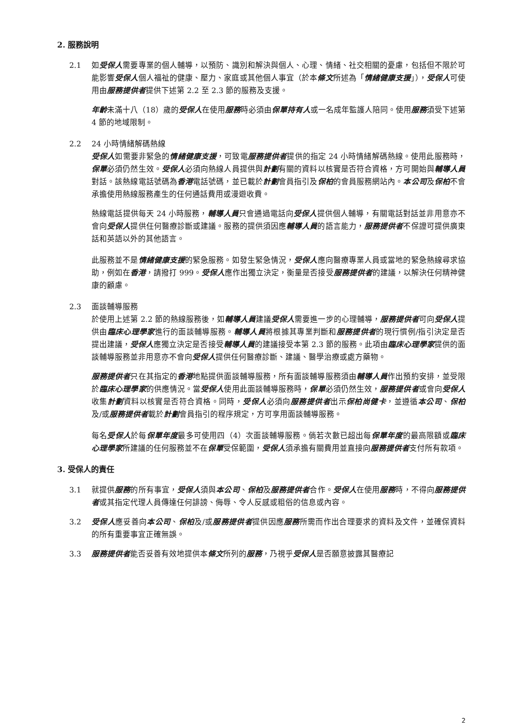2. 服務說明
2.1 如受保人需要專業的個人輔導，以預防、識別和解決與個人、心理、情緒、社交相關的憂慮，包括但不限於可能影響受保人個人福祉的健康、壓力、家庭或其他個人事宜（於本條文所述為「情緒健康支援」），受保人可使用由服務提供者提供下述第 2.2 至 2.3 節的服務及支援。
年齡未滿十八（18）歲的受保人在使用服務時必須由保單持有人或一名成年監護人陪同。使用服務須受下述第 4 節的地域限制。
2.2 24 小時情緒解碼熱線
受保人如需要非緊急的情緒健康支援，可致電服務提供者提供的指定 24 小時情緒解碼熱線。使用此服務時，保單必須仍然生效。受保人必須向熱線人員提供與計劃有關的資料以核實是否符合資格，方可開始與輔導人員對話。該熱線電話號碼為香港電話號碼，並已載於計劃會員指引及保柏的會員服務網站內。本公司及保柏不會承擔使用熱線服務產生的任何通話費用或漫遊收費。
熱線電話提供每天 24 小時服務，輔導人員只會通過電話向受保人提供個人輔導，有關電話對話並非用意亦不會向受保人提供任何醫療診斷或建議。服務的提供須因應輔導人員的語言能力，服務提供者不保證可提供廣東話和英語以外的其他語言。
此服務並不是情緒健康支援的緊急服務。如發生緊急情況，受保人應向醫療專業人員或當地的緊急熱線尋求協助，例如在香港，請撥打 999。受保人應作出獨立決定，衡量是否接受服務提供者的建議，以解決任何精神健康的顧慮。
2.3 面談輔導服務
於使用上述第 2.2 節的熱線服務後，如輔導人員建議受保人需要進一步的心理輔導，服務提供者可向受保人提供由臨床心理學家進行的面談輔導服務。輔導人員將根據其專業判斷和服務提供者的現行慣例/指引決定是否提出建議，受保人應獨立決定是否接受輔導人員的建議接受本第 2.3 節的服務。此項由臨床心理學家提供的面談輔導服務並非用意亦不會向受保人提供任何醫療診斷、建議、醫學治療或處方藥物。
服務提供者只在其指定的香港地點提供面談輔導服務，所有面談輔導服務須由輔導人員作出預約安排，並受限於臨床心理學家的供應情況。當受保人使用此面談輔導服務時，保單必須仍然生效，服務提供者或會向受保人收集計劃資料以核實是否符合資格。同時，受保人必須向服務提供者出示保柏尚健卡，並遵循本公司、保柏及/或服務提供者載於計劃會員指引的程序規定，方可享用面談輔導服務。
每名受保人於每保單年度最多可使用四（4）次面談輔導服務。倘若次數已超出每保單年度的最高限額或臨床心理學家所建議的任何服務並不在保單受保範圍，受保人須承擔有關費用並直接向服務提供者支付所有款項。
3. 受保人的責任
3.1 就提供服務的所有事宜，受保人須與本公司、保柏及服務提供者合作。受保人在使用服務時，不得向服務提供者或其指定代理人員傳達任何誹謗、侮辱、令人反感或粗俗的信息或內容。
3.2 受保人應妥善向本公司、保柏及/或服務提供者提供因應服務所需而作出合理要求的資料及文件，並確保資料的所有重要事宜正確無誤。
3.3 服務提供者能否妥善有效地提供本條文所列的服務，乃視乎受保人是否願意披露其醫療記
2